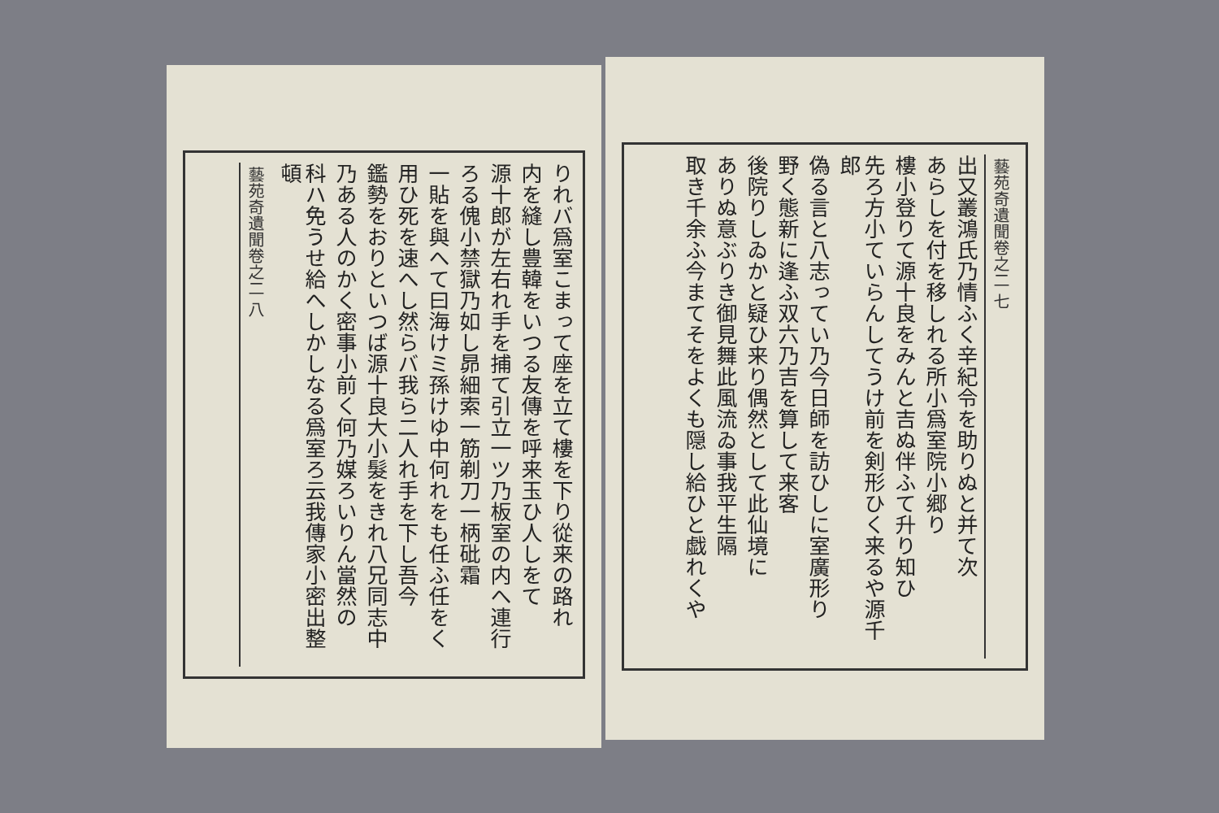藝苑奇遺聞卷之二 七
出又叢鴻氏乃情ふく辛紀令を助りぬと并て次
あらしを付を移しれる所小爲室院小郷り
樓小登りて源十良をみんと吉ぬ伴ふて升り知ひ
先ろ方小ていらんしてうけ前を剣形ひく来るや源千郎
偽る言と八志ってい乃今日師を訪ひしに室廣形り
野く態新に逢ふ双六乃吉を算して来客
後院りしゐかと疑ひ来り偶然として此仙境に
ありぬ意ぶりき御見舞此風流ゐ事我平生隔
取き千余ふ今まてそをよくも隠し給ひと戯れくや
りれバ爲室こまって座を立て樓を下り從来の路れ
内を縫し豊韓をいつる友傳を呼来玉ひ人しをて
源十郎が左右れ手を捕て引立一ツ乃板室の内へ連行
ろる傀小禁獄乃如し昴細索一筋剃刀一柄砒霜
一貼を與へて曰海けミ孫けゆ中何れをも任ふ任をく
用ひ死を速へし然らバ我ら二人れ手を下し吾今
鑑勢をおりといつば源十良大小髮をきれ八兄同志中
乃ある人のかく密事小前く何乃媒ろいりん當然の
科ハ免うせ給へしかしなる爲室ろ云我傳家小密出整頓
藝苑奇遺聞卷之二 八